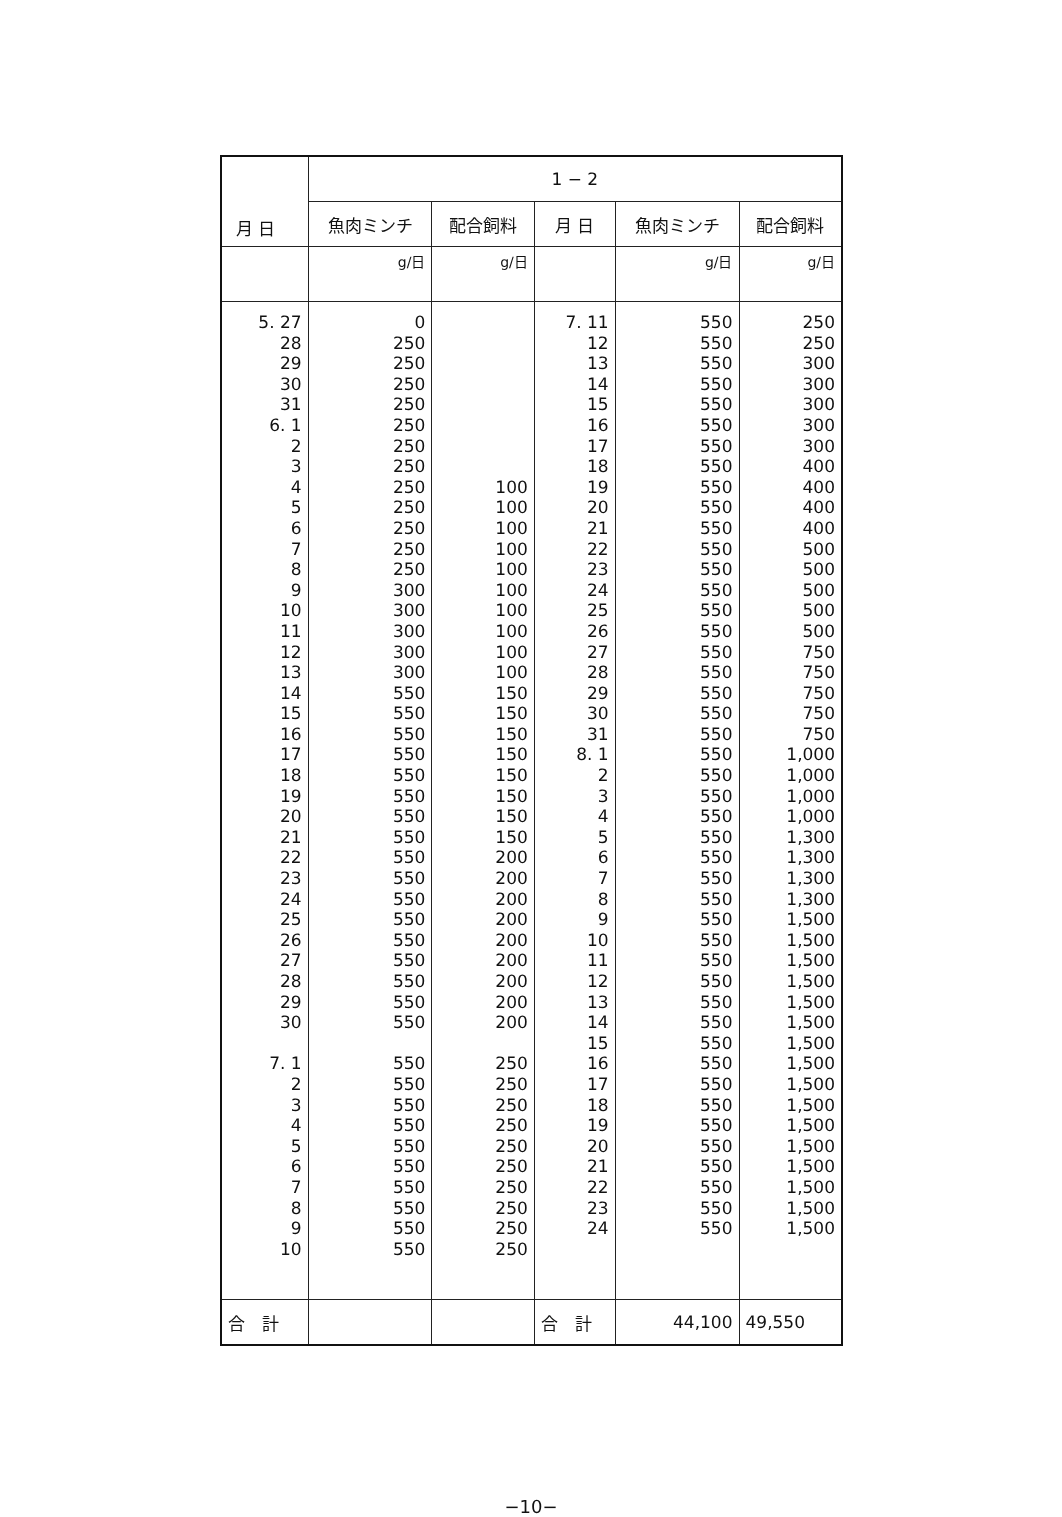| 月 日 | 1 − 2 | | | | |
| --- | --- | --- | --- | --- | --- |
| | 魚肉ミンチ | 配合飼料 | 月 日 | 魚肉ミンチ | 配合飼料 |
| | g/日 | g/日 | | g/日 | g/日 |
| 5. 27 28 29 30 31 6. 1 2 3 4 5 6 7 8 9 10 11 12 13 14 15 16 17 18 19 20 21 22 23 24 25 26 27 28 29 30 7. 1 2 3 4 5 6 7 8 9 10 | 0 250 250 250 250 250 250 250 250 250 250 250 250 300 300 300 300 300 550 550 550 550 550 550 550 550 550 550 550 550 550 550 550 550 550 550 550 550 550 550 550 550 550 550 550 | 100 100 100 100 100 100 100 100 100 100 150 150 150 150 150 150 150 150 200 200 200 200 200 200 200 200 200 250 250 250 250 250 250 250 250 250 250 | 7. 11 12 13 14 15 16 17 18 19 20 21 22 23 24 25 26 27 28 29 30 31 8. 1 2 3 4 5 6 7 8 9 10 11 12 13 14 15 16 17 18 19 20 21 22 23 24 | 550 550 550 550 550 550 550 550 550 550 550 550 550 550 550 550 550 550 550 550 550 550 550 550 550 550 550 550 550 550 550 550 550 550 550 550 550 550 550 550 550 550 550 550 550 | 250 250 300 300 300 300 300 400 400 400 400 500 500 500 500 500 750 750 750 750 750 1,000 1,000 1,000 1,000 1,300 1,300 1,300 1,300 1,500 1,500 1,500 1,500 1,500 1,500 1,500 1,500 1,500 1,500 1,500 1,500 1,500 1,500 1,500 1,500 |
| 合 計 | | | 合 計 | 44,100 | 49,550 |
−10−